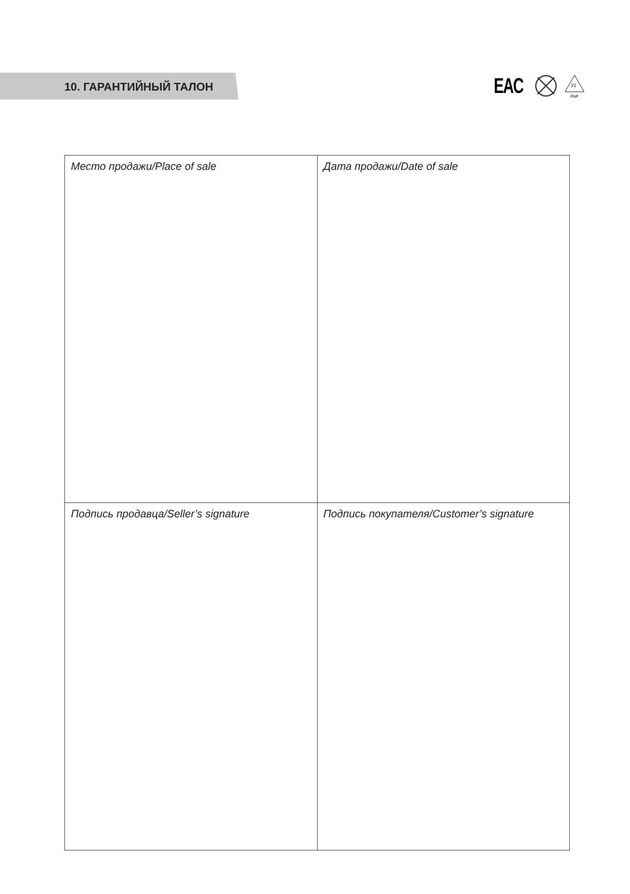10. ГАРАНТИЙНЫЙ ТАЛОН
EAC
21
PAP
| Место продажи/Place of sale | Дата продажи/Date of sale |
| Подпись продавца/Seller’s signature | Подпись покупателя/Customer’s signature |